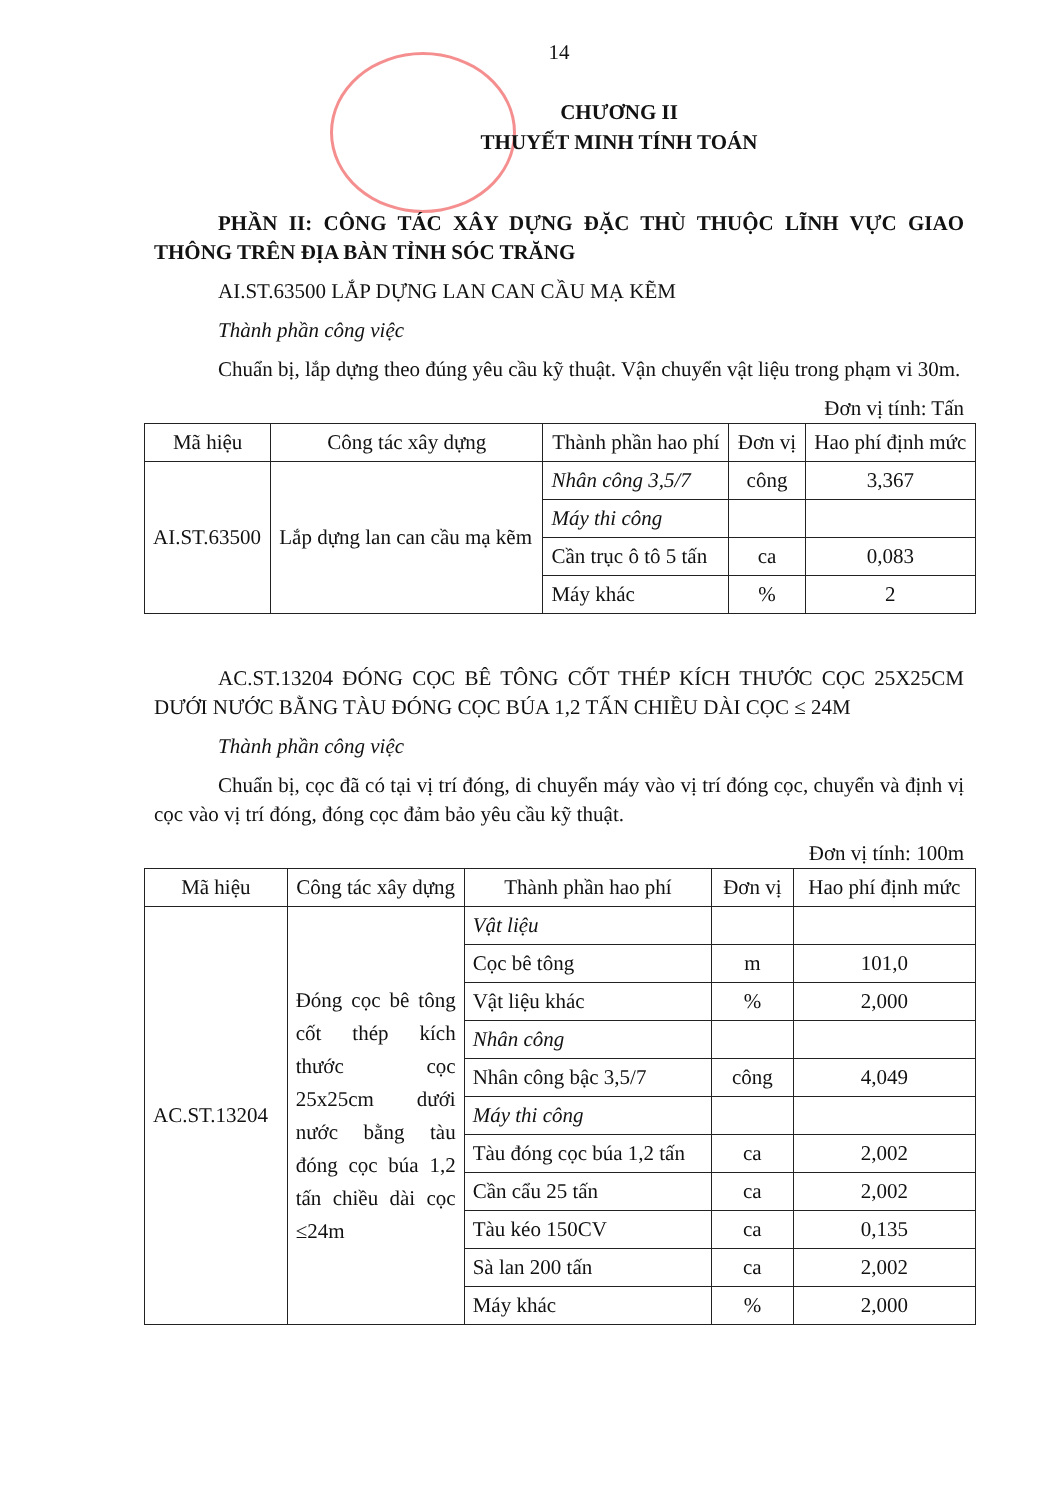14
CHƯƠNG II
THUYẾT MINH TÍNH TOÁN
PHẦN II: CÔNG TÁC XÂY DỰNG ĐẶC THÙ THUỘC LĨNH VỰC GIAO THÔNG TRÊN ĐỊA BÀN TỈNH SÓC TRĂNG
AI.ST.63500 LẮP DỰNG LAN CAN CẦU MẠ KẼM
Thành phần công việc
Chuẩn bị, lắp dựng theo đúng yêu cầu kỹ thuật. Vận chuyển vật liệu trong phạm vi 30m.
Đơn vị tính: Tấn
| Mã hiệu | Công tác xây dựng | Thành phần hao phí | Đơn vị | Hao phí định mức |
| --- | --- | --- | --- | --- |
| AI.ST.63500 | Lắp dựng lan can cầu mạ kẽm | Nhân công 3,5/7 | công | 3,367 |
| | | Máy thi công | | |
| | | Cần trục ô tô 5 tấn | ca | 0,083 |
| | | Máy khác | % | 2 |
AC.ST.13204 ĐÓNG CỌC BÊ TÔNG CỐT THÉP KÍCH THƯỚC CỌC 25X25CM DƯỚI NƯỚC BẰNG TÀU ĐÓNG CỌC BÚA 1,2 TẤN CHIỀU DÀI CỌC ≤ 24M
Thành phần công việc
Chuẩn bị, cọc đã có tại vị trí đóng, di chuyển máy vào vị trí đóng cọc, chuyển và định vị cọc vào vị trí đóng, đóng cọc đảm bảo yêu cầu kỹ thuật.
Đơn vị tính: 100m
| Mã hiệu | Công tác xây dựng | Thành phần hao phí | Đơn vị | Hao phí định mức |
| --- | --- | --- | --- | --- |
| AC.ST.13204 | Đóng cọc bê tông cốt thép kích thước cọc 25x25cm dưới nước bằng tàu đóng cọc búa 1,2 tấn chiều dài cọc ≤24m | Vật liệu | | |
| | | Cọc bê tông | m | 101,0 |
| | | Vật liệu khác | % | 2,000 |
| | | Nhân công | | |
| | | Nhân công bậc 3,5/7 | công | 4,049 |
| | | Máy thi công | | |
| | | Tàu đóng cọc búa 1,2 tấn | ca | 2,002 |
| | | Cần cẩu 25 tấn | ca | 2,002 |
| | | Tàu kéo 150CV | ca | 0,135 |
| | | Sà lan 200 tấn | ca | 2,002 |
| | | Máy khác | % | 2,000 |